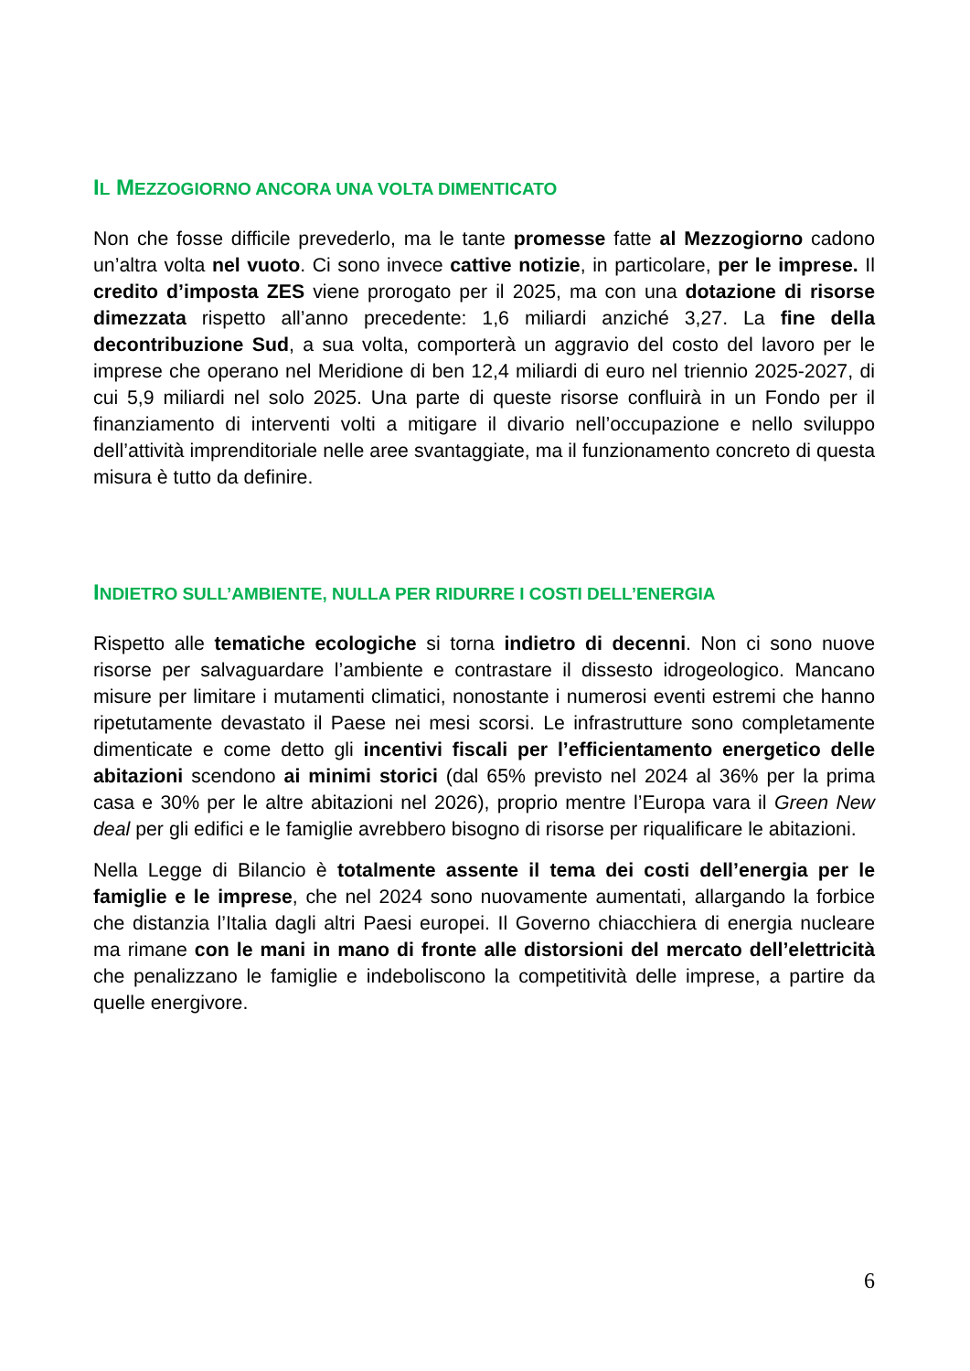IL MEZZOGIORNO ANCORA UNA VOLTA DIMENTICATO
Non che fosse difficile prevederlo, ma le tante promesse fatte al Mezzogiorno cadono un’altra volta nel vuoto. Ci sono invece cattive notizie, in particolare, per le imprese. Il credito d’imposta ZES viene prorogato per il 2025, ma con una dotazione di risorse dimezzata rispetto all’anno precedente: 1,6 miliardi anziché 3,27. La fine della decontribuzione Sud, a sua volta, comporterà un aggravio del costo del lavoro per le imprese che operano nel Meridione di ben 12,4 miliardi di euro nel triennio 2025-2027, di cui 5,9 miliardi nel solo 2025. Una parte di queste risorse confluirà in un Fondo per il finanziamento di interventi volti a mitigare il divario nell’occupazione e nello sviluppo dell’attività imprenditoriale nelle aree svantaggiate, ma il funzionamento concreto di questa misura è tutto da definire.
INDIETRO SULL’AMBIENTE, NULLA PER RIDURRE I COSTI DELL’ENERGIA
Rispetto alle tematiche ecologiche si torna indietro di decenni. Non ci sono nuove risorse per salvaguardare l’ambiente e contrastare il dissesto idrogeologico. Mancano misure per limitare i mutamenti climatici, nonostante i numerosi eventi estremi che hanno ripetutamente devastato il Paese nei mesi scorsi. Le infrastrutture sono completamente dimenticate e come detto gli incentivi fiscali per l’efficientamento energetico delle abitazioni scendono ai minimi storici (dal 65% previsto nel 2024 al 36% per la prima casa e 30% per le altre abitazioni nel 2026), proprio mentre l’Europa vara il Green New deal per gli edifici e le famiglie avrebbero bisogno di risorse per riqualificare le abitazioni.
Nella Legge di Bilancio è totalmente assente il tema dei costi dell’energia per le famiglie e le imprese, che nel 2024 sono nuovamente aumentati, allargando la forbice che distanzia l’Italia dagli altri Paesi europei. Il Governo chiacchiera di energia nucleare ma rimane con le mani in mano di fronte alle distorsioni del mercato dell’elettricità che penalizzano le famiglie e indeboliscono la competitività delle imprese, a partire da quelle energivore.
6